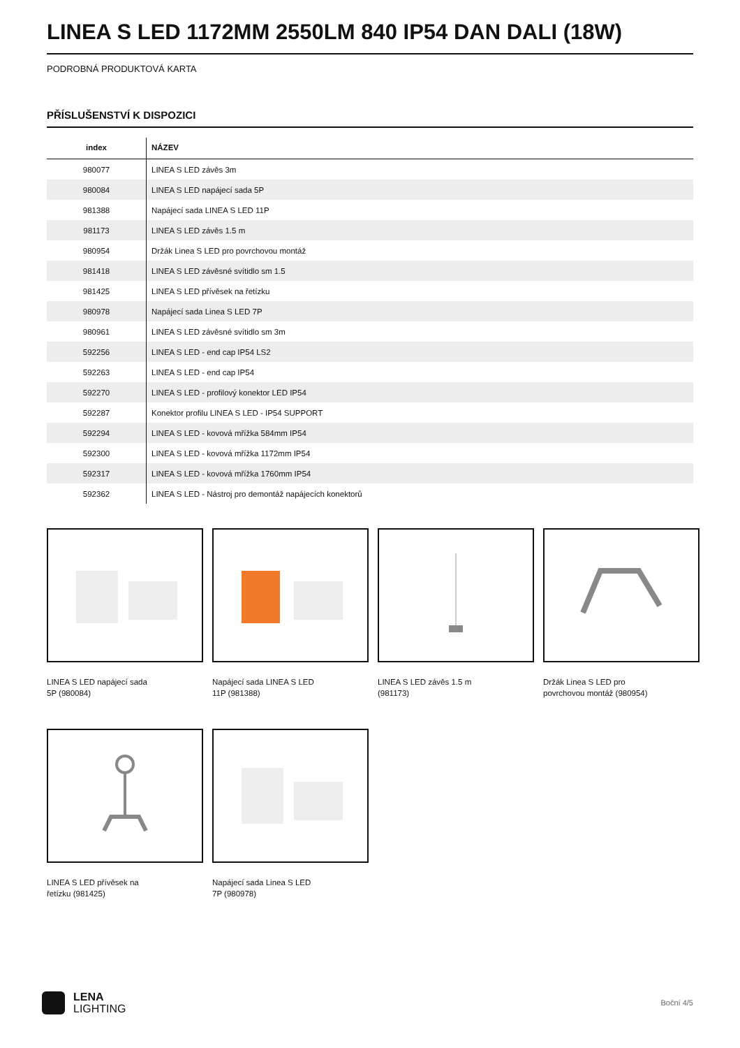LINEA S LED 1172MM 2550LM 840 IP54 DAN DALI (18W)
PODROBNÁ PRODUKTOVÁ KARTA
PŘÍSLUŠENSTVÍ K DISPOZICI
| index | NÁZEV |
| --- | --- |
| 980077 | LINEA S LED závěs 3m |
| 980084 | LINEA S LED napájecí sada 5P |
| 981388 | Napájecí sada LINEA S LED 11P |
| 981173 | LINEA S LED závěs 1.5 m |
| 980954 | Držák Linea S LED pro povrchovou montáž |
| 981418 | LINEA S LED závěsné svítidlo sm 1.5 |
| 981425 | LINEA S LED přívěsek na řetízku |
| 980978 | Napájecí sada Linea S LED 7P |
| 980961 | LINEA S LED závěsné svítidlo sm 3m |
| 592256 | LINEA S LED - end cap IP54 LS2 |
| 592263 | LINEA S LED - end cap IP54 |
| 592270 | LINEA S LED - profilový konektor LED IP54 |
| 592287 | Konektor profilu LINEA S LED - IP54 SUPPORT |
| 592294 | LINEA S LED - kovová mřížka 584mm IP54 |
| 592300 | LINEA S LED - kovová mřížka 1172mm IP54 |
| 592317 | LINEA S LED - kovová mřížka 1760mm IP54 |
| 592362 | LINEA S LED - Nástroj pro demontáž napájecích konektorů |
LINEA S LED napájecí sada 5P (980084)
Napájecí sada LINEA S LED 11P (981388)
LINEA S LED závěs 1.5 m (981173)
Držák Linea S LED pro povrchovou montáž (980954)
LINEA S LED přívěsek na řetízku (981425)
Napájecí sada Linea S LED 7P (980978)
LENA
LIGHTING
Boční 4/5